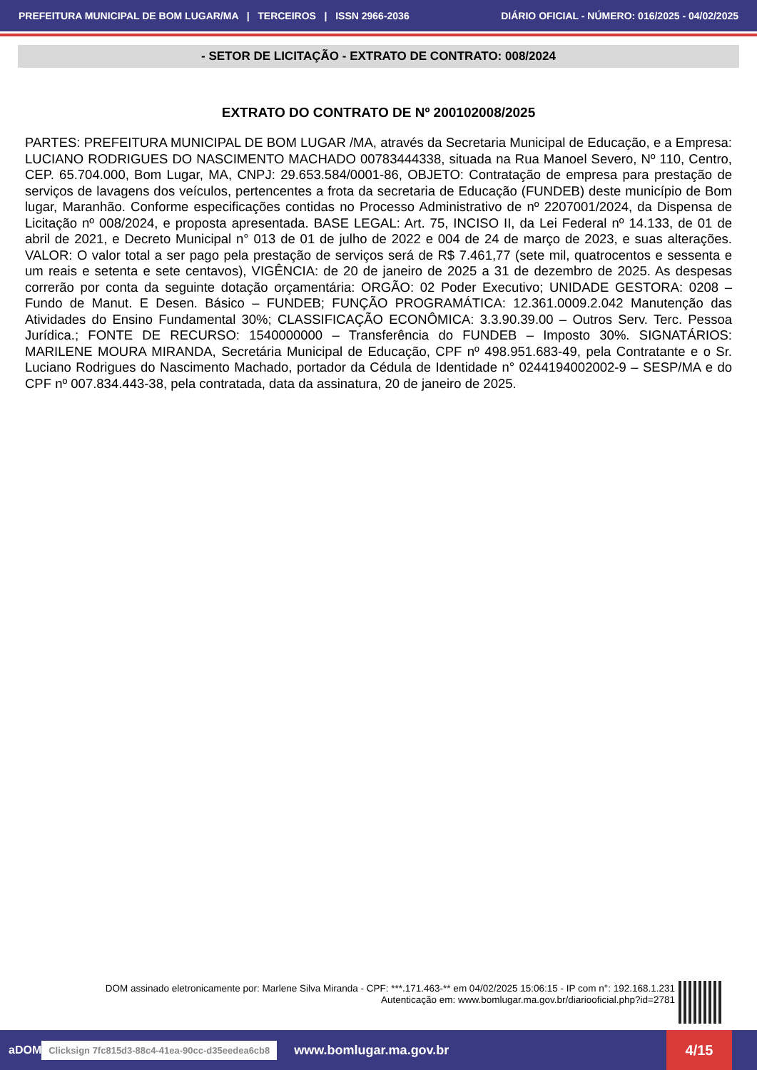PREFEITURA MUNICIPAL DE BOM LUGAR/MA | TERCEIROS | ISSN 2966-2036 DIÁRIO OFICIAL - NÚMERO: 016/2025 - 04/02/2025
- SETOR DE LICITAÇÃO - EXTRATO DE CONTRATO: 008/2024
EXTRATO DO CONTRATO DE Nº 200102008/2025
PARTES: PREFEITURA MUNICIPAL DE BOM LUGAR /MA, através da Secretaria Municipal de Educação, e a Empresa: LUCIANO RODRIGUES DO NASCIMENTO MACHADO 00783444338, situada na Rua Manoel Severo, Nº 110, Centro, CEP. 65.704.000, Bom Lugar, MA, CNPJ: 29.653.584/0001-86, OBJETO: Contratação de empresa para prestação de serviços de lavagens dos veículos, pertencentes a frota da secretaria de Educação (FUNDEB) deste município de Bom lugar, Maranhão. Conforme especificações contidas no Processo Administrativo de nº 2207001/2024, da Dispensa de Licitação nº 008/2024, e proposta apresentada. BASE LEGAL: Art. 75, INCISO II, da Lei Federal nº 14.133, de 01 de abril de 2021, e Decreto Municipal n° 013 de 01 de julho de 2022 e 004 de 24 de março de 2023, e suas alterações. VALOR: O valor total a ser pago pela prestação de serviços será de R$ 7.461,77 (sete mil, quatrocentos e sessenta e um reais e setenta e sete centavos), VIGÊNCIA: de 20 de janeiro de 2025 a 31 de dezembro de 2025. As despesas correrão por conta da seguinte dotação orçamentária: ORGÃO: 02 Poder Executivo; UNIDADE GESTORA: 0208 – Fundo de Manut. E Desen. Básico – FUNDEB; FUNÇÃO PROGRAMÁTICA: 12.361.0009.2.042 Manutenção das Atividades do Ensino Fundamental 30%; CLASSIFICAÇÃO ECONÔMICA: 3.3.90.39.00 – Outros Serv. Terc. Pessoa Jurídica.; FONTE DE RECURSO: 1540000000 – Transferência do FUNDEB – Imposto 30%. SIGNATÁRIOS: MARILENE MOURA MIRANDA, Secretária Municipal de Educação, CPF nº 498.951.683-49, pela Contratante e o Sr. Luciano Rodrigues do Nascimento Machado, portador da Cédula de Identidade n° 0244194002002-9 – SESP/MA e do CPF nº 007.834.443-38, pela contratada, data da assinatura, 20 de janeiro de 2025.
DOM assinado eletronicamente por: Marlene Silva Miranda - CPF: ***.171.463-** em 04/02/2025 15:06:15 - IP com n°: 192.168.1.231
Autenticação em: www.bomlugar.ma.gov.br/diariooficial.php?id=2781
aDOM Clicksign 7fc815d3-88c4-41ea-90cc-d35eedea6cb8 www.bomlugar.ma.gov.br 4/15